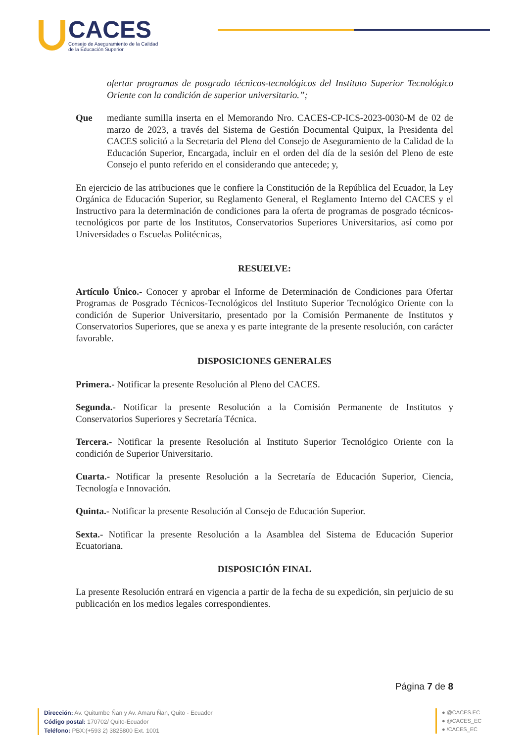CACES
Consejo de Aseguramiento de la Calidad
de la Educación Superior
ofertar programas de posgrado técnicos-tecnológicos del Instituto Superior Tecnológico Oriente con la condición de superior universitario.”;
Que mediante sumilla inserta en el Memorando Nro. CACES-CP-ICS-2023-0030-M de 02 de marzo de 2023, a través del Sistema de Gestión Documental Quipux, la Presidenta del CACES solicitó a la Secretaria del Pleno del Consejo de Aseguramiento de la Calidad de la Educación Superior, Encargada, incluir en el orden del día de la sesión del Pleno de este Consejo el punto referido en el considerando que antecede; y,
En ejercicio de las atribuciones que le confiere la Constitución de la República del Ecuador, la Ley Orgánica de Educación Superior, su Reglamento General, el Reglamento Interno del CACES y el Instructivo para la determinación de condiciones para la oferta de programas de posgrado técnicos-tecnológicos por parte de los Institutos, Conservatorios Superiores Universitarios, así como por Universidades o Escuelas Politécnicas,
RESUELVE:
Artículo Único.- Conocer y aprobar el Informe de Determinación de Condiciones para Ofertar Programas de Posgrado Técnicos-Tecnológicos del Instituto Superior Tecnológico Oriente con la condición de Superior Universitario, presentado por la Comisión Permanente de Institutos y Conservatorios Superiores, que se anexa y es parte integrante de la presente resolución, con carácter favorable.
DISPOSICIONES GENERALES
Primera.- Notificar la presente Resolución al Pleno del CACES.
Segunda.- Notificar la presente Resolución a la Comisión Permanente de Institutos y Conservatorios Superiores y Secretaría Técnica.
Tercera.- Notificar la presente Resolución al Instituto Superior Tecnológico Oriente con la condición de Superior Universitario.
Cuarta.- Notificar la presente Resolución a la Secretaría de Educación Superior, Ciencia, Tecnología e Innovación.
Quinta.- Notificar la presente Resolución al Consejo de Educación Superior.
Sexta.- Notificar la presente Resolución a la Asamblea del Sistema de Educación Superior Ecuatoriana.
DISPOSICIÓN FINAL
La presente Resolución entrará en vigencia a partir de la fecha de su expedición, sin perjuicio de su publicación en los medios legales correspondientes.
Página 7 de 8
Dirección: Av. Quitumbe Ñan y Av. Amaru Ñan, Quito - Ecuador
Código postal: 170702/ Quito-Ecuador
Teléfono: PBX:(+593 2) 3825800 Ext. 1001
● @CACES.EC
● @CACES_EC
● /CACES_EC